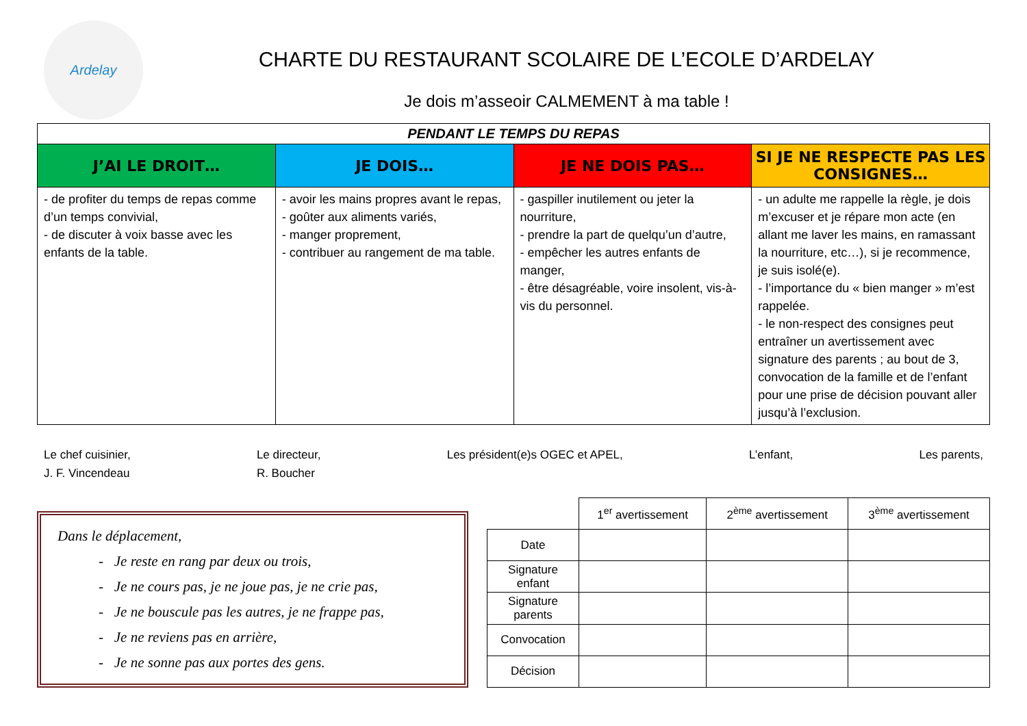Ardelay
CHARTE DU RESTAURANT SCOLAIRE DE L’ECOLE D’ARDELAY
Je dois m’asseoir CALMEMENT à ma table !
| PENDANT LE TEMPS DU REPAS | | | |
| J’AI LE DROIT… | JE DOIS… | JE NE DOIS PAS… | SI JE NE RESPECTE PAS LES CONSIGNES… |
| - de profiter du temps de repas comme d’un temps convivial, - de discuter à voix basse avec les enfants de la table. | - avoir les mains propres avant le repas, - goûter aux aliments variés, - manger proprement, - contribuer au rangement de ma table. | - gaspiller inutilement ou jeter la nourriture, - prendre la part de quelqu’un d’autre, - empêcher les autres enfants de manger, - être désagréable, voire insolent, vis-à-vis du personnel. | - un adulte me rappelle la règle, je dois m’excuser et je répare mon acte (en allant me laver les mains, en ramassant la nourriture, etc…), si je recommence, je suis isolé(e). - l’importance du « bien manger » m’est rappelée. - le non-respect des consignes peut entraîner un avertissement avec signature des parents ; au bout de 3, convocation de la famille et de l’enfant pour une prise de décision pouvant aller jusqu’à l’exclusion. |
Le chef cuisinier,
J. F. Vincendeau
Le directeur,
R. Boucher
Les président(e)s OGEC et APEL,
L’enfant, Les parents,
Dans le déplacement,
- Je reste en rang par deux ou trois,
- Je ne cours pas, je ne joue pas, je ne crie pas,
- Je ne bouscule pas les autres, je ne frappe pas,
- Je ne reviens pas en arrière,
- Je ne sonne pas aux portes des gens.
| | 1<sup>er</sup> avertissement | 2<sup>ème</sup> avertissement | 3<sup>ème</sup> avertissement |
| Date | | | |
| Signature enfant | | | |
| Signature parents | | | |
| Convocation | | | |
| Décision | | | |